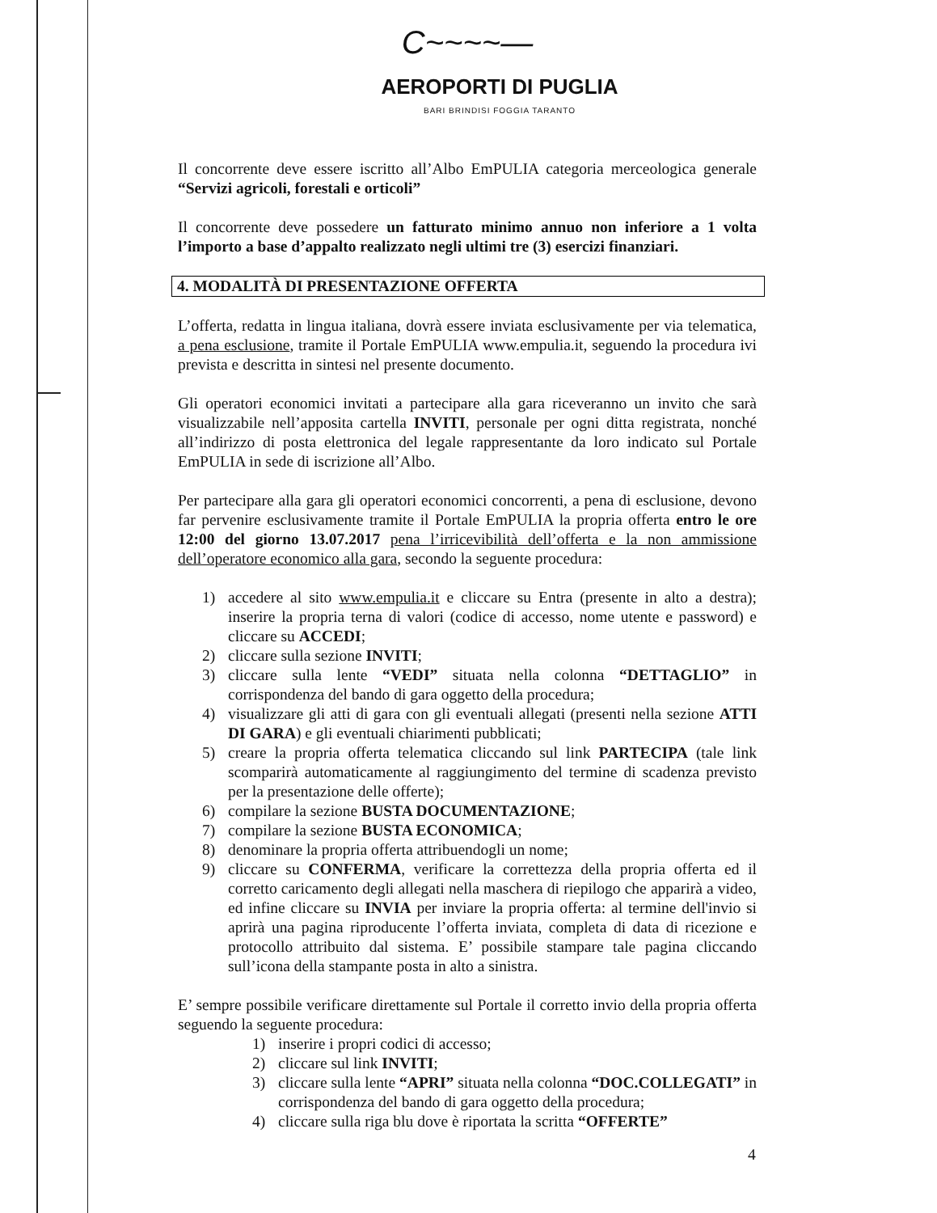C~~~~—
AEROPORTI DI PUGLIA
BARI BRINDISI FOGGIA TARANTO
Il concorrente deve essere iscritto all’Albo EmPULIA categoria merceologica generale “Servizi agricoli, forestali e orticoli”
Il concorrente deve possedere un fatturato minimo annuo non inferiore a 1 volta l’importo a base d’appalto realizzato negli ultimi tre (3) esercizi finanziari.
4. MODALITÀ DI PRESENTAZIONE OFFERTA
L’offerta, redatta in lingua italiana, dovrà essere inviata esclusivamente per via telematica, a pena esclusione, tramite il Portale EmPULIA www.empulia.it, seguendo la procedura ivi prevista e descritta in sintesi nel presente documento.
Gli operatori economici invitati a partecipare alla gara riceveranno un invito che sarà visualizzabile nell’apposita cartella INVITI, personale per ogni ditta registrata, nonché all’indirizzo di posta elettronica del legale rappresentante da loro indicato sul Portale EmPULIA in sede di iscrizione all’Albo.
Per partecipare alla gara gli operatori economici concorrenti, a pena di esclusione, devono far pervenire esclusivamente tramite il Portale EmPULIA la propria offerta entro le ore 12:00 del giorno 13.07.2017 pena l’irricevibilità dell’offerta e la non ammissione dell’operatore economico alla gara, secondo la seguente procedura:
1) accedere al sito www.empulia.it e cliccare su Entra (presente in alto a destra); inserire la propria terna di valori (codice di accesso, nome utente e password) e cliccare su ACCEDI;
2) cliccare sulla sezione INVITI;
3) cliccare sulla lente “VEDI” situata nella colonna “DETTAGLIO” in corrispondenza del bando di gara oggetto della procedura;
4) visualizzare gli atti di gara con gli eventuali allegati (presenti nella sezione ATTI DI GARA) e gli eventuali chiarimenti pubblicati;
5) creare la propria offerta telematica cliccando sul link PARTECIPA (tale link scomparirà automaticamente al raggiungimento del termine di scadenza previsto per la presentazione delle offerte);
6) compilare la sezione BUSTA DOCUMENTAZIONE;
7) compilare la sezione BUSTA ECONOMICA;
8) denominare la propria offerta attribuendogli un nome;
9) cliccare su CONFERMA, verificare la correttezza della propria offerta ed il corretto caricamento degli allegati nella maschera di riepilogo che apparirà a video, ed infine cliccare su INVIA per inviare la propria offerta: al termine dell'invio si aprirà una pagina riproducente l’offerta inviata, completa di data di ricezione e protocollo attribuito dal sistema. E’ possibile stampare tale pagina cliccando sull’icona della stampante posta in alto a sinistra.
E’ sempre possibile verificare direttamente sul Portale il corretto invio della propria offerta seguendo la seguente procedura:
1) inserire i propri codici di accesso;
2) cliccare sul link INVITI;
3) cliccare sulla lente “APRI” situata nella colonna “DOC.COLLEGATI” in corrispondenza del bando di gara oggetto della procedura;
4) cliccare sulla riga blu dove è riportata la scritta “OFFERTE”
4